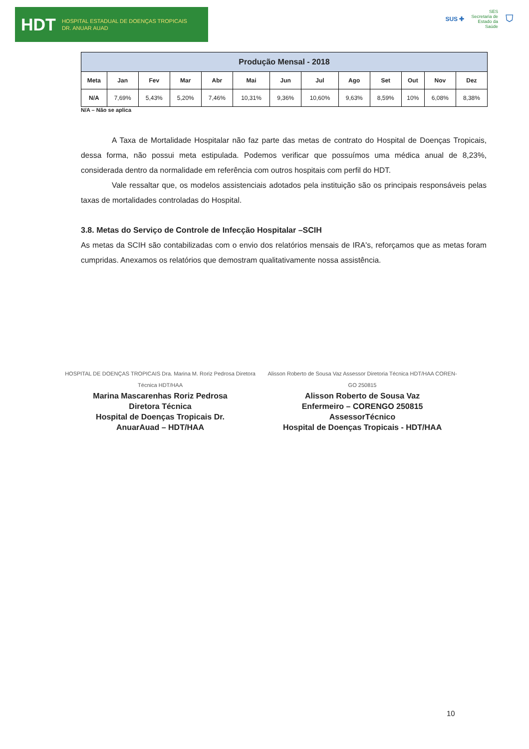HDT HOSPITAL ESTADUAL DE DOENÇAS TROPICAIS
DR. ANUAR AUAD
SUS ✚ SES
Secretaria de
Estado da
Saúde ⛉
| Produção Mensal - 2018 | | | | | | | | | | | | |
| --- | --- | --- | --- | --- | --- | --- | --- | --- | --- | --- | --- | --- |
| Meta | Jan | Fev | Mar | Abr | Mai | Jun | Jul | Ago | Set | Out | Nov | Dez |
| N/A | 7,69% | 5,43% | 5,20% | 7,46% | 10,31% | 9,36% | 10,60% | 9,63% | 8,59% | 10% | 6,08% | 8,38% |
N/A – Não se aplica
A Taxa de Mortalidade Hospitalar não faz parte das metas de contrato do Hospital de Doenças Tropicais, dessa forma, não possui meta estipulada. Podemos verificar que possuímos uma médica anual de 8,23%, considerada dentro da normalidade em referência com outros hospitais com perfil do HDT.
Vale ressaltar que, os modelos assistenciais adotados pela instituição são os principais responsáveis pelas taxas de mortalidades controladas do Hospital.
3.8. Metas do Serviço de Controle de Infecção Hospitalar –SCIH
As metas da SCIH são contabilizadas com o envio dos relatórios mensais de IRA's, reforçamos que as metas foram cumpridas. Anexamos os relatórios que demostram qualitativamente nossa assistência.
HOSPITAL DE DOENÇAS TROPICAIS Dra. Marina M. Roriz Pedrosa Diretora Técnica HDT/HAA
Marina Mascarenhas Roriz Pedrosa
Diretora Técnica
Hospital de Doenças Tropicais Dr.
AnuarAuad – HDT/HAA
Alisson Roberto de Sousa Vaz Assessor Diretoria Técnica HDT/HAA COREN-GO 250815
Alisson Roberto de Sousa Vaz
Enfermeiro – CORENGO 250815
AssessorTécnico
Hospital de Doenças Tropicais - HDT/HAA
10